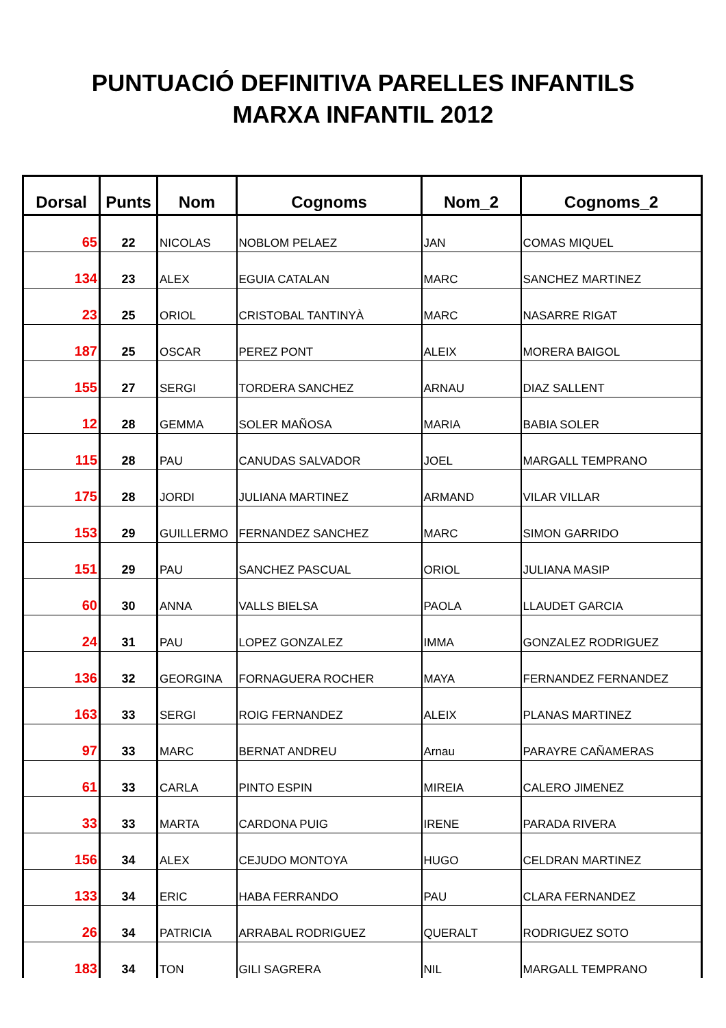PUNTUACIÓ DEFINITIVA PARELLES INFANTILS
MARXA INFANTIL 2012
| Dorsal | Punts | Nom | Cognoms | Nom_2 | Cognoms_2 |
| --- | --- | --- | --- | --- | --- |
| 65 | 22 | NICOLAS | NOBLOM PELAEZ | JAN | COMAS MIQUEL |
| 134 | 23 | ALEX | EGUIA CATALAN | MARC | SANCHEZ MARTINEZ |
| 23 | 25 | ORIOL | CRISTOBAL TANTINYÀ | MARC | NASARRE RIGAT |
| 187 | 25 | OSCAR | PEREZ PONT | ALEIX | MORERA BAIGOL |
| 155 | 27 | SERGI | TORDERA SANCHEZ | ARNAU | DIAZ SALLENT |
| 12 | 28 | GEMMA | SOLER MAÑOSA | MARIA | BABIA SOLER |
| 115 | 28 | PAU | CANUDAS SALVADOR | JOEL | MARGALL TEMPRANO |
| 175 | 28 | JORDI | JULIANA MARTINEZ | ARMAND | VILAR VILLAR |
| 153 | 29 | GUILLERMO | FERNANDEZ SANCHEZ | MARC | SIMON GARRIDO |
| 151 | 29 | PAU | SANCHEZ PASCUAL | ORIOL | JULIANA MASIP |
| 60 | 30 | ANNA | VALLS BIELSA | PAOLA | LLAUDET GARCIA |
| 24 | 31 | PAU | LOPEZ GONZALEZ | IMMA | GONZALEZ RODRIGUEZ |
| 136 | 32 | GEORGINA | FORNAGUERA ROCHER | MAYA | FERNANDEZ FERNANDEZ |
| 163 | 33 | SERGI | ROIG FERNANDEZ | ALEIX | PLANAS MARTINEZ |
| 97 | 33 | MARC | BERNAT ANDREU | Arnau | PARAYRE CAÑAMERAS |
| 61 | 33 | CARLA | PINTO ESPIN | MIREIA | CALERO JIMENEZ |
| 33 | 33 | MARTA | CARDONA PUIG | IRENE | PARADA RIVERA |
| 156 | 34 | ALEX | CEJUDO MONTOYA | HUGO | CELDRAN MARTINEZ |
| 133 | 34 | ERIC | HABA FERRANDO | PAU | CLARA FERNANDEZ |
| 26 | 34 | PATRICIA | ARRABAL RODRIGUEZ | QUERALT | RODRIGUEZ SOTO |
| 183 | 34 | TON | GILI SAGRERA | NIL | MARGALL TEMPRANO |